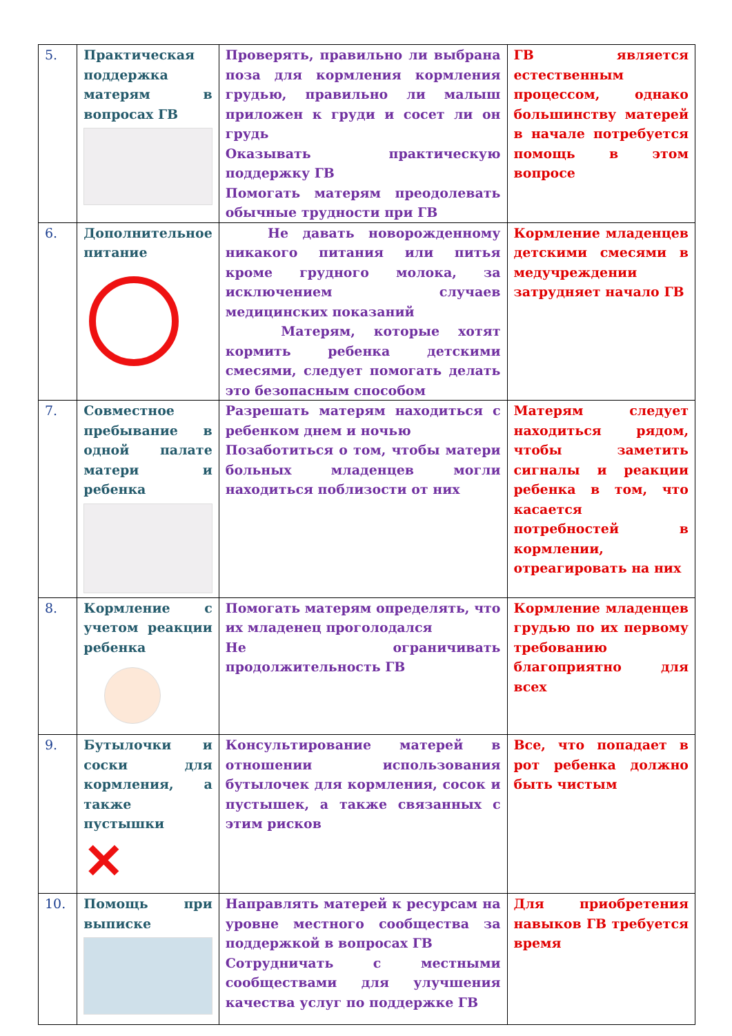| 5. | Практическая поддержка матерям в вопросах ГВ | Проверять, правильно ли выбрана поза для кормления кормления грудью, правильно ли малыш приложен к груди и сосет ли он грудь Оказывать практическую поддержку ГВ Помогать матерям преодолевать обычные трудности при ГВ | ГВ является естественным процессом, однако большинству матерей в начале потребуется помощь в этом вопросе |
| 6. | Дополнительное питание | Не давать новорожденному никакого питания или питья кроме грудного молока, за исключением случаев медицинских показаний Матерям, которые хотят кормить ребенка детскими смесями, следует помогать делать это безопасным способом | Кормление младенцев детскими смесями в медучреждении затрудняет начало ГВ |
| 7. | Совместное пребывание в одной палате матери и ребенка | Разрешать матерям находиться с ребенком днем и ночью Позаботиться о том, чтобы матери больных младенцев могли находиться поблизости от них | Матерям следует находиться рядом, чтобы заметить сигналы и реакции ребенка в том, что касается потребностей в кормлении, отреагировать на них |
| 8. | Кормление с учетом реакции ребенка | Помогать матерям определять, что их младенец проголодался Не ограничивать продолжительность ГВ | Кормление младенцев грудью по их первому требованию благоприятно для всех |
| 9. | Бутылочки и соски для кормления, а также пустышки ✕ | Консультирование матерей в отношении использования бутылочек для кормления, сосок и пустышек, а также связанных с этим рисков | Все, что попадает в рот ребенка должно быть чистым |
| 10. | Помощь при выписке | Направлять матерей к ресурсам на уровне местного сообщества за поддержкой в вопросах ГВ Сотрудничать с местными сообществами для улучшения качества услуг по поддержке ГВ | Для приобретения навыков ГВ требуется время |